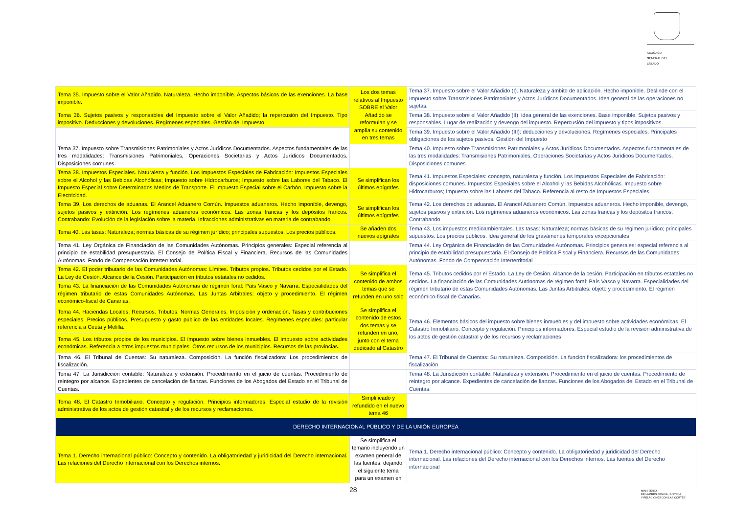ABOGACÍA
GENERAL DEL
ESTADO
| Tema 35. Impuesto sobre el Valor Añadido. Naturaleza. Hecho imponible. Aspectos básicos de las exenciones. La base imponible. | Los dos temas relativos al Impuesto SOBRE el Valor Añadido se reformulan y se amplía su contenido en tres temas | Tema 37. Impuesto sobre el Valor Añadido (I). Naturaleza y ámbito de aplicación. Hecho imponible. Deslinde con el Impuesto sobre Transmisiones Patrimoniales y Actos Jurídicos Documentados. Idea general de las operaciones no sujetas. |
| Tema 36. Sujetos pasivos y responsables del Impuesto sobre el Valor Añadido; la repercusión del Impuesto. Tipo impositivo. Deducciones y devoluciones. Regímenes especiales. Gestión del Impuesto. | | Tema 38. Impuesto sobre el Valor Añadido (II): idea general de las exenciones. Base imponible. Sujetos pasivos y responsables. Lugar de realización y devengo del impuesto. Repercusión del impuesto y tipos impositivos. |
| | | Tema 39. Impuesto sobre el Valor Añadido (III): deducciones y devoluciones. Regímenes especiales. Principales obligaciones de los sujetos pasivos. Gestión del Impuesto |
| Tema 37. Impuesto sobre Transmisiones Patrimoniales y Actos Jurídicos Documentados. Aspectos fundamentales de las tres modalidades: Transmisiones Patrimoniales, Operaciones Societarias y Actos Jurídicos Documentados. Disposiciones comunes. | | Tema 40. Impuesto sobre Transmisiones Patrimoniales y Actos Jurídicos Documentados. Aspectos fundamentales de las tres modalidades: Transmisiones Patrimoniales, Operaciones Societarias y Actos Jurídicos Documentados. Disposiciones comunes |
| Tema 38. Impuestos Especiales. Naturaleza y función. Los Impuestos Especiales de Fabricación: Impuestos Especiales sobre el Alcohol y las Bebidas Alcohólicas; Impuesto sobre Hidrocarburos; Impuesto sobre las Labores del Tabaco. El Impuesto Especial sobre Determinados Medios de Transporte. El Impuesto Especial sobre el Carbón. Impuesto sobre la Electricidad. | Se simplifican los últimos epígrafes | Tema 41. Impuestos Especiales: concepto, naturaleza y función. Los Impuestos Especiales de Fabricación: disposiciones comunes. Impuestos Especiales sobre el Alcohol y las Bebidas Alcohólicas. Impuesto sobre Hidrocarburos; Impuesto sobre las Labores del Tabaco. Referencia al resto de Impuestos Especiales |
| Tema 39. Los derechos de aduanas. El Arancel Aduanero Común. Impuestos aduaneros. Hecho imponible, devengo, sujetos pasivos y extinción. Los regímenes aduaneros económicos. Las zonas francas y los depósitos francos. Contrabando: Evolución de la legislación sobre la materia. Infracciones administrativas en materia de contrabando. | Se simplifican los últimos epígrafes | Tema 42. Los derechos de aduanas. El Arancel Aduanero Común. Impuestos aduaneros. Hecho imponible, devengo, sujetos pasivos y extinción. Los regímenes aduaneros económicos. Las zonas francas y los depósitos francos. Contrabando |
| Tema 40. Las tasas: Naturaleza; normas básicas de su régimen jurídico; principales supuestos. Los precios públicos. | Se añaden dos nuevos epígrafes | Tema 43. Los impuestos medioambientales. Las tasas: Naturaleza; normas básicas de su régimen jurídico; principales supuestos. Los precios públicos. Idea general de los gravámenes temporales excepcionales |
| Tema 41. Ley Orgánica de Financiación de las Comunidades Autónomas. Principios generales: Especial referencia al principio de estabilidad presupuestaria. El Consejo de Política Fiscal y Financiera. Recursos de las Comunidades Autónomas. Fondo de Compensación Interterritorial. | | Tema 44. Ley Orgánica de Financiación de las Comunidades Autónomas. Principios generales: especial referencia al principio de estabilidad presupuestaria. El Consejo de Política Fiscal y Financiera. Recursos de las Comunidades Autónomas. Fondo de Compensación Interterritorial |
| Tema 42. El poder tributario de las Comunidades Autónomas: Límites. Tributos propios. Tributos cedidos por el Estado. La Ley de Cesión. Alcance de la Cesión. Participación en tributos estatales no cedidos. | Se simplifica el contenido de ambos temas que se refunden en uno solo | Tema 45. Tributos cedidos por el Estado. La Ley de Cesión. Alcance de la cesión. Participación en tributos estatales no cedidos. La financiación de las Comunidades Autónomas de régimen foral: País Vasco y Navarra. Especialidades del régimen tributario de estas Comunidades Autónomas. Las Juntas Arbitrales: objeto y procedimiento. El régimen económico-fiscal de Canarias. |
| Tema 43. La financiación de las Comunidades Autónomas de régimen foral: País Vasco y Navarra. Especialidades del régimen tributario de estas Comunidades Autónomas. Las Juntas Arbitrales: objeto y procedimiento. El régimen económico-fiscal de Canarias. | | |
| Tema 44. Haciendas Locales. Recursos. Tributos: Normas Generales. Imposición y ordenación. Tasas y contribuciones especiales. Precios públicos. Presupuesto y gasto público de las entidades locales. Regímenes especiales: particular referencia a Ceuta y Melilla. | Se simplifica el contenido de estos dos temas y se refunden en uno, junto con el tema dedicado al Catastro | Tema 46. Elementos básicos del impuesto sobre bienes inmuebles y del impuesto sobre actividades económicas. El Catastro Inmobiliario. Concepto y regulación. Principios informadores. Especial estudio de la revisión administrativa de los actos de gestión catastral y de los recursos y reclamaciones |
| Tema 45. Los tributos propios de los municipios. El impuesto sobre bienes inmuebles. El impuesto sobre actividades económicas. Referencia a otros impuestos municipales. Otros recursos de los municipios. Recursos de las provincias. | | |
| Tema 46. El Tribunal de Cuentas: Su naturaleza. Composición. La función fiscalizadora: Los procedimientos de fiscalización. | | Tema 47. El Tribunal de Cuentas: Su naturaleza. Composición. La función fiscalizadora: los procedimientos de fiscalización |
| Tema 47. La Jurisdicción contable: Naturaleza y extensión. Procedimiento en el juicio de cuentas. Procedimiento de reintegro por alcance. Expedientes de cancelación de fianzas. Funciones de los Abogados del Estado en el Tribunal de Cuentas. | | Tema 48. La Jurisdicción contable: Naturaleza y extensión. Procedimiento en el juicio de cuentas. Procedimiento de reintegro por alcance. Expedientes de cancelación de fianzas. Funciones de los Abogados del Estado en el Tribunal de Cuentas. |
| Tema 48. El Catastro Inmobiliario. Concepto y regulación. Principios informadores. Especial estudio de la revisión administrativa de los actos de gestión catastral y de los recursos y reclamaciones. | Simplificado y refundido en el nuevo tema 46 | |
| DERECHO INTERNACIONAL PÚBLICO Y DE LA UNIÓN EUROPEA | | |
| Tema 1. Derecho internacional público: Concepto y contenido. La obligatoriedad y juridicidad del Derecho internacional. Las relaciones del Derecho internacional con los Derechos internos. | Se simplifica el temario incluyendo un examen general de las fuentes, dejando el siguiente tema para un examen en | Tema 1. Derecho internacional público: Concepto y contenido. La obligatoriedad y juridicidad del Derecho internacional. Las relaciones del Derecho internacional con los Derechos internos. Las fuentes del Derecho internacional |
28
MINISTERIO
DE LA PRESIDENCIA, JUSTICIA
Y RELACIONES CON LAS CORTES